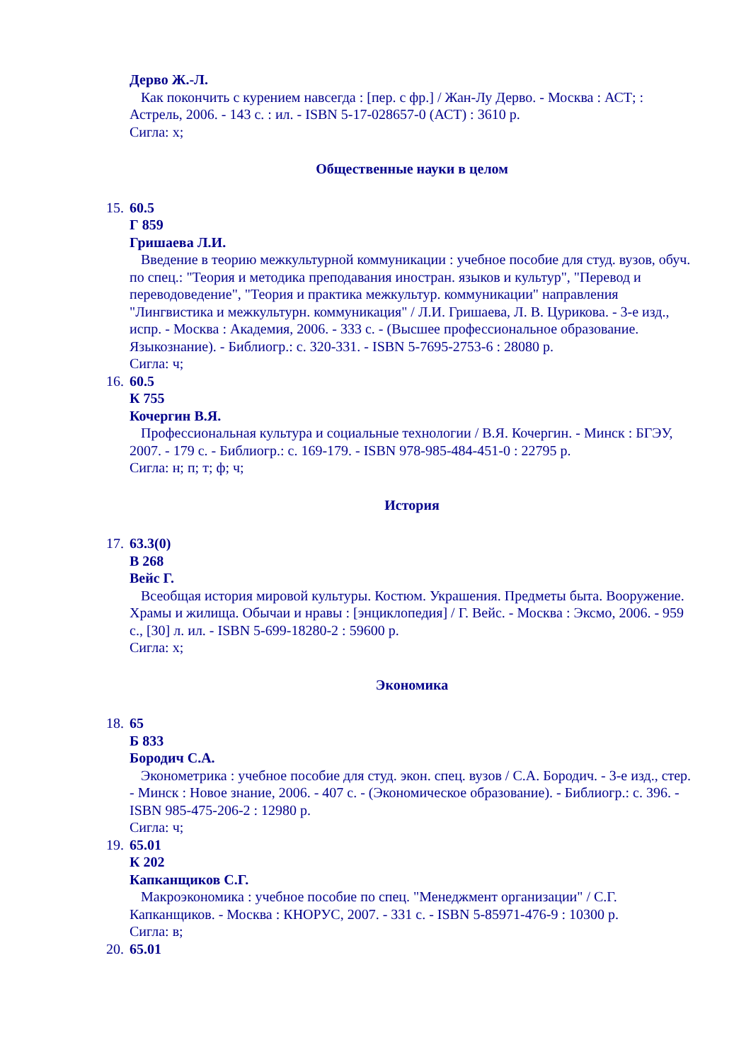Дерво Ж.-Л.
Как покончить с курением навсегда : [пер. с фр.] / Жан-Лу Дерво. - Москва : АСТ; : Астрель, 2006. - 143 с. : ил. - ISBN 5-17-028657-0 (АСТ) : 3610 р.
Сигла: х;
Общественные науки в целом
15.
60.5
Г 859
Гришаева Л.И.
Введение в теорию межкультурной коммуникации : учебное пособие для студ. вузов, обуч. по спец.: "Теория и методика преподавания иностран. языков и культур", "Перевод и переводоведение", "Теория и практика межкультур. коммуникации" направления "Лингвистика и межкультурн. коммуникация" / Л.И. Гришаева, Л. В. Цурикова. - 3-е изд., испр. - Москва : Академия, 2006. - 333 с. - (Высшее профессиональное образование. Языкознание). - Библиогр.: с. 320-331. - ISBN 5-7695-2753-6 : 28080 р.
Сигла: ч;
16.
60.5
К 755
Кочергин В.Я.
Профессиональная культура и социальные технологии / В.Я. Кочергин. - Минск : БГЭУ, 2007. - 179 с. - Библиогр.: с. 169-179. - ISBN 978-985-484-451-0 : 22795 р.
Сигла: н; п; т; ф; ч;
История
17.
63.3(0)
В 268
Вейс Г.
Всеобщая история мировой культуры. Костюм. Украшения. Предметы быта. Вооружение. Храмы и жилища. Обычаи и нравы : [энциклопедия] / Г. Вейс. - Москва : Эксмо, 2006. - 959 с., [30] л. ил. - ISBN 5-699-18280-2 : 59600 р.
Сигла: х;
Экономика
18.
65
Б 833
Бородич С.А.
Эконометрика : учебное пособие для студ. экон. спец. вузов / С.А. Бородич. - 3-е изд., стер. - Минск : Новое знание, 2006. - 407 с. - (Экономическое образование). - Библиогр.: с. 396. - ISBN 985-475-206-2 : 12980 р.
Сигла: ч;
19.
65.01
К 202
Капканщиков С.Г.
Макроэкономика : учебное пособие по спец. "Менеджмент организации" / С.Г. Капканщиков. - Москва : КНОРУС, 2007. - 331 с. - ISBN 5-85971-476-9 : 10300 р.
Сигла: в;
20.
65.01